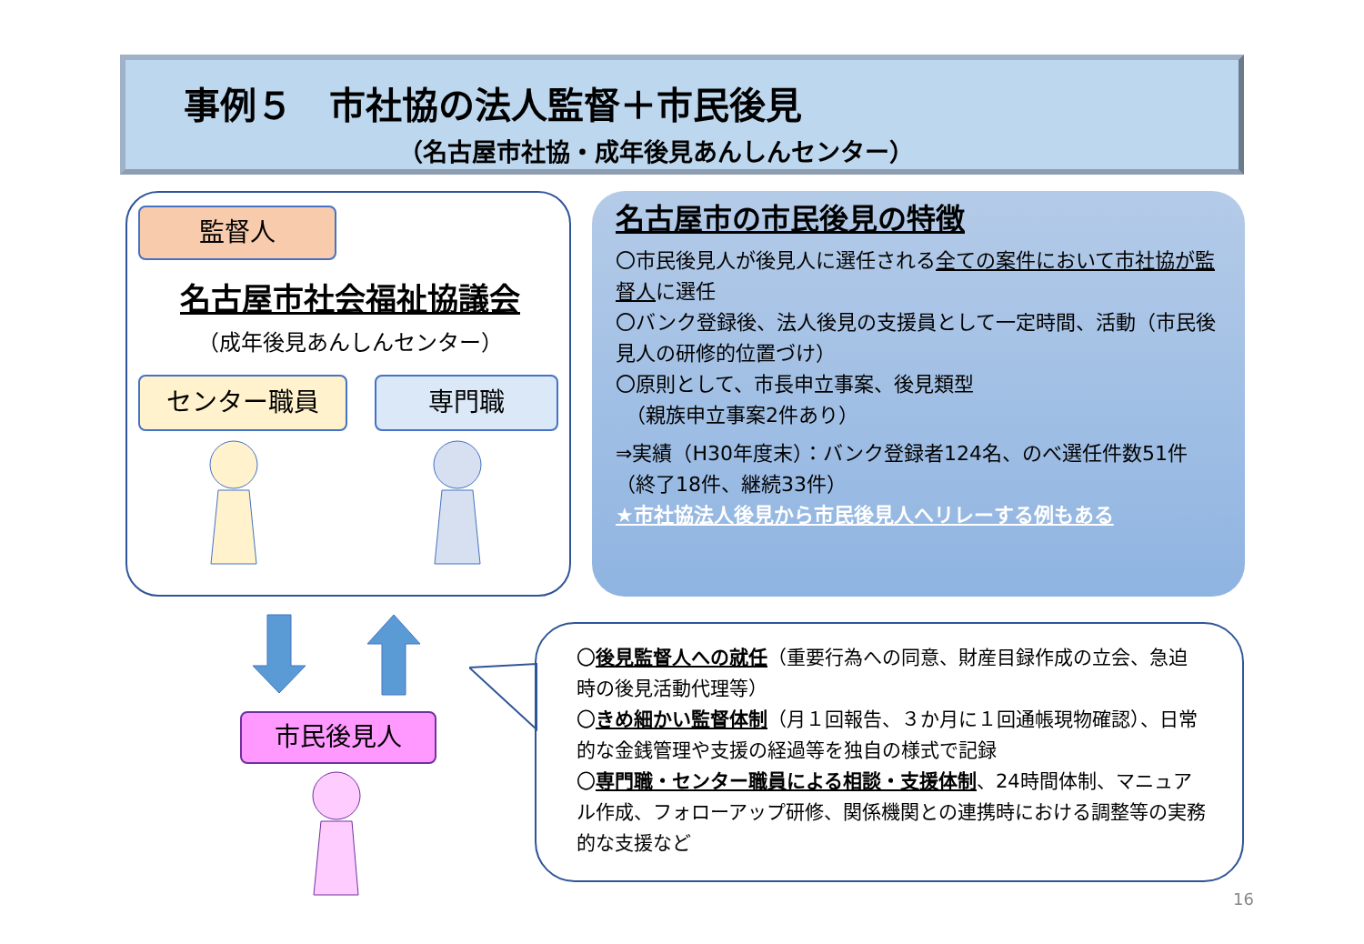事例５　市社協の法人監督＋市民後見
（名古屋市社協・成年後見あんしんセンター）
監督人
名古屋市社会福祉協議会
（成年後見あんしんセンター）
センター職員 専門職
名古屋市の市民後見の特徴
〇市民後見人が後見人に選任される全ての案件において市社協が監督人に選任
〇バンク登録後、法人後見の支援員として一定時間、活動（市民後見人の研修的位置づけ）
〇原則として、市長申立事案、後見類型
　（親族申立事案2件あり）
⇒実績（H30年度末）：バンク登録者124名、のべ選任件数51件（終了18件、継続33件）
★市社協法人後見から市民後見人へリレーする例もある
市民後見人
〇後見監督人への就任（重要行為への同意、財産目録作成の立会、急迫時の後見活動代理等）
〇きめ細かい監督体制（月１回報告、３か月に１回通帳現物確認）、日常的な金銭管理や支援の経過等を独自の様式で記録
〇専門職・センター職員による相談・支援体制、24時間体制、マニュアル作成、フォローアップ研修、関係機関との連携時における調整等の実務的な支援など
16